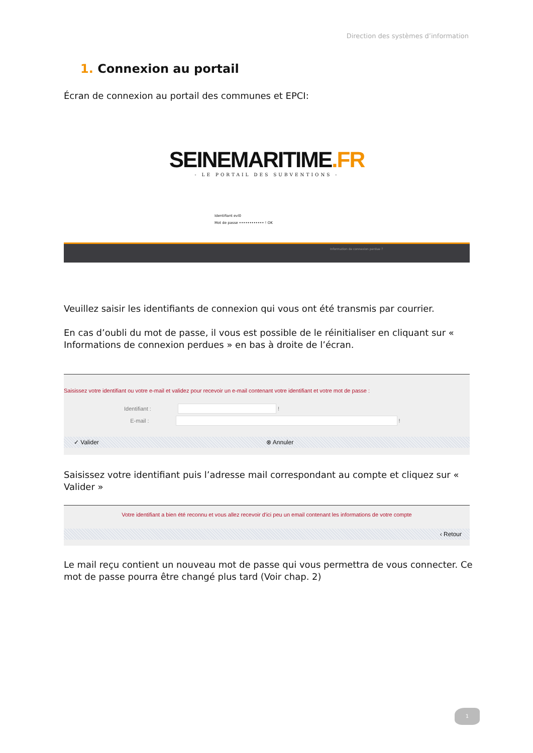Direction des systèmes d’information
1. Connexion au portail
Écran de connexion au portail des communes et EPCI:
SEINEMARITIME.FR
- LE PORTAIL DES SUBVENTIONS -
Identifiant evl0
Mot de passe •••••••••••• ! OK
Information de connexion perdue ?
Veuillez saisir les identifiants de connexion qui vous ont été transmis par courrier.
En cas d’oubli du mot de passe, il vous est possible de le réinitialiser en cliquant sur « Informations de connexion perdues » en bas à droite de l’écran.
Saisissez votre identifiant ou votre e-mail et validez pour recevoir un e-mail contenant votre identifiant et votre mot de passe :
Identifiant : !
E-mail : !
✓ Valider ⊗ Annuler
Saisissez votre identifiant puis l’adresse mail correspondant au compte et cliquez sur « Valider »
Votre identifiant a bien été reconnu et vous allez recevoir d'ici peu un email contenant les informations de votre compte
‹ Retour
Le mail reçu contient un nouveau mot de passe qui vous permettra de vous connecter. Ce mot de passe pourra être changé plus tard (Voir chap. 2)
1